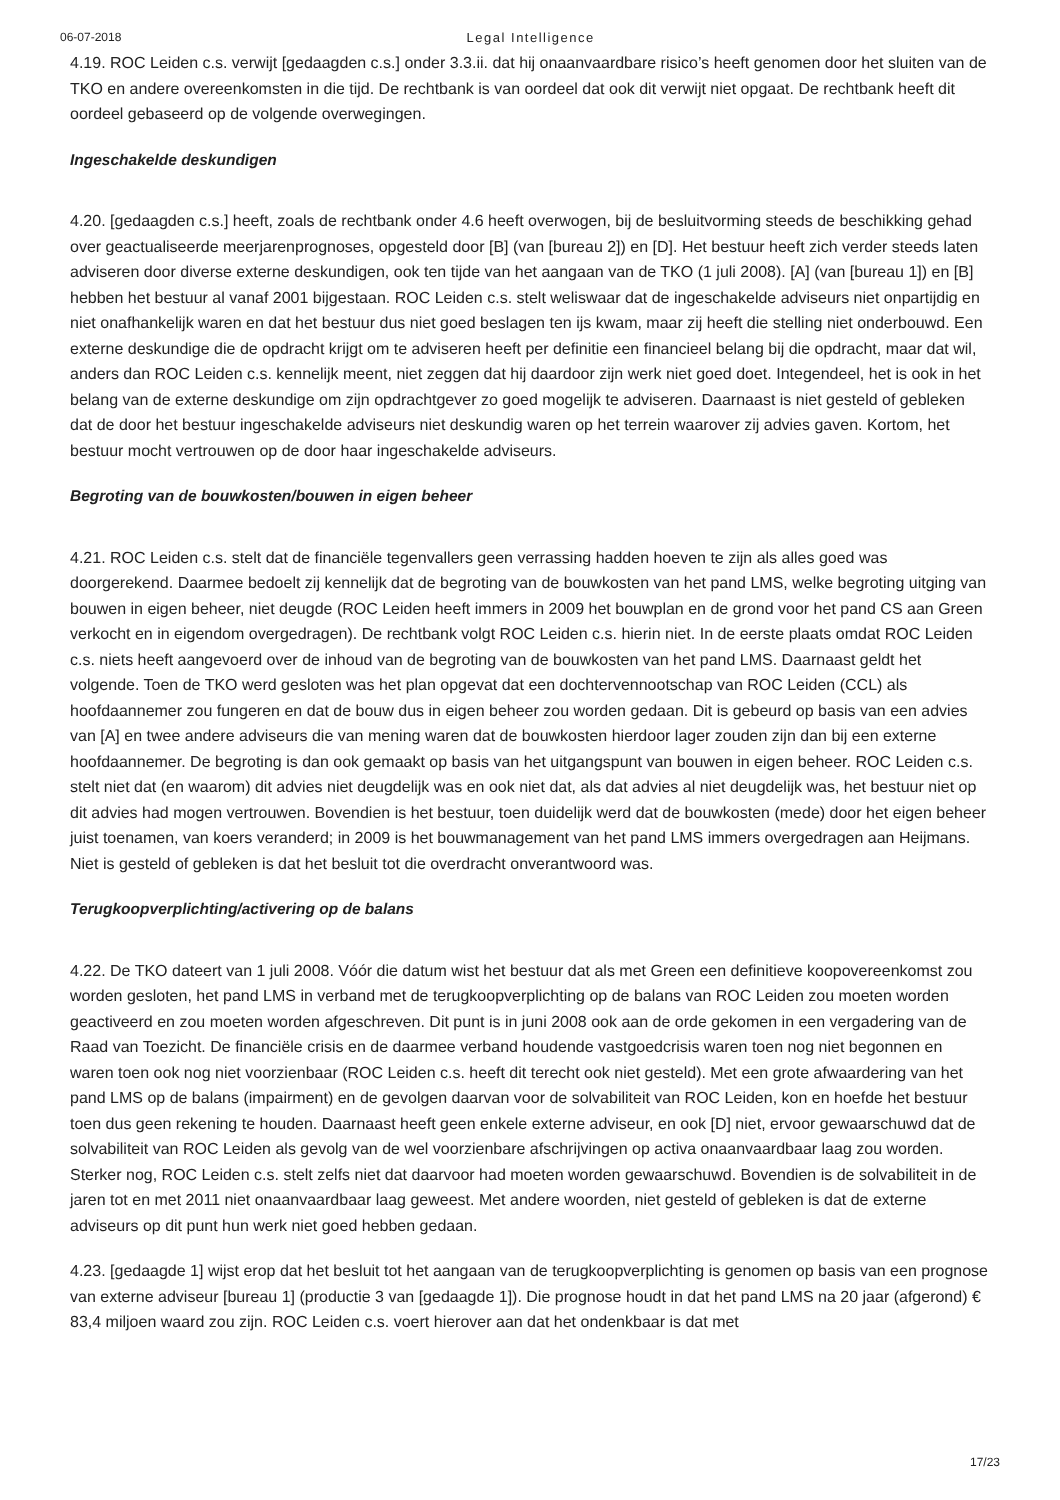06-07-2018 Legal Intelligence
4.19. ROC Leiden c.s. verwijt [gedaagden c.s.] onder 3.3.ii. dat hij onaanvaardbare risico’s heeft genomen door het sluiten van de TKO en andere overeenkomsten in die tijd. De rechtbank is van oordeel dat ook dit verwijt niet opgaat. De rechtbank heeft dit oordeel gebaseerd op de volgende overwegingen.
Ingeschakelde deskundigen
4.20. [gedaagden c.s.] heeft, zoals de rechtbank onder 4.6 heeft overwogen, bij de besluitvorming steeds de beschikking gehad over geactualiseerde meerjarenprognoses, opgesteld door [B] (van [bureau 2]) en [D]. Het bestuur heeft zich verder steeds laten adviseren door diverse externe deskundigen, ook ten tijde van het aangaan van de TKO (1 juli 2008). [A] (van [bureau 1]) en [B] hebben het bestuur al vanaf 2001 bijgestaan. ROC Leiden c.s. stelt weliswaar dat de ingeschakelde adviseurs niet onpartijdig en niet onafhankelijk waren en dat het bestuur dus niet goed beslagen ten ijs kwam, maar zij heeft die stelling niet onderbouwd. Een externe deskundige die de opdracht krijgt om te adviseren heeft per definitie een financieel belang bij die opdracht, maar dat wil, anders dan ROC Leiden c.s. kennelijk meent, niet zeggen dat hij daardoor zijn werk niet goed doet. Integendeel, het is ook in het belang van de externe deskundige om zijn opdrachtgever zo goed mogelijk te adviseren. Daarnaast is niet gesteld of gebleken dat de door het bestuur ingeschakelde adviseurs niet deskundig waren op het terrein waarover zij advies gaven. Kortom, het bestuur mocht vertrouwen op de door haar ingeschakelde adviseurs.
Begroting van de bouwkosten/bouwen in eigen beheer
4.21. ROC Leiden c.s. stelt dat de financiële tegenvallers geen verrassing hadden hoeven te zijn als alles goed was doorgerekend. Daarmee bedoelt zij kennelijk dat de begroting van de bouwkosten van het pand LMS, welke begroting uitging van bouwen in eigen beheer, niet deugde (ROC Leiden heeft immers in 2009 het bouwplan en de grond voor het pand CS aan Green verkocht en in eigendom overgedragen). De rechtbank volgt ROC Leiden c.s. hierin niet. In de eerste plaats omdat ROC Leiden c.s. niets heeft aangevoerd over de inhoud van de begroting van de bouwkosten van het pand LMS. Daarnaast geldt het volgende. Toen de TKO werd gesloten was het plan opgevat dat een dochtervennootschap van ROC Leiden (CCL) als hoofdaannemer zou fungeren en dat de bouw dus in eigen beheer zou worden gedaan. Dit is gebeurd op basis van een advies van [A] en twee andere adviseurs die van mening waren dat de bouwkosten hierdoor lager zouden zijn dan bij een externe hoofdaannemer. De begroting is dan ook gemaakt op basis van het uitgangspunt van bouwen in eigen beheer. ROC Leiden c.s. stelt niet dat (en waarom) dit advies niet deugdelijk was en ook niet dat, als dat advies al niet deugdelijk was, het bestuur niet op dit advies had mogen vertrouwen. Bovendien is het bestuur, toen duidelijk werd dat de bouwkosten (mede) door het eigen beheer juist toenamen, van koers veranderd; in 2009 is het bouwmanagement van het pand LMS immers overgedragen aan Heijmans. Niet is gesteld of gebleken is dat het besluit tot die overdracht onverantwoord was.
Terugkoopverplichting/activering op de balans
4.22. De TKO dateert van 1 juli 2008. Vóór die datum wist het bestuur dat als met Green een definitieve koopovereenkomst zou worden gesloten, het pand LMS in verband met de terugkoopverplichting op de balans van ROC Leiden zou moeten worden geactiveerd en zou moeten worden afgeschreven. Dit punt is in juni 2008 ook aan de orde gekomen in een vergadering van de Raad van Toezicht. De financiële crisis en de daarmee verband houdende vastgoedcrisis waren toen nog niet begonnen en waren toen ook nog niet voorzienbaar (ROC Leiden c.s. heeft dit terecht ook niet gesteld). Met een grote afwaardering van het pand LMS op de balans (impairment) en de gevolgen daarvan voor de solvabiliteit van ROC Leiden, kon en hoefde het bestuur toen dus geen rekening te houden. Daarnaast heeft geen enkele externe adviseur, en ook [D] niet, ervoor gewaarschuwd dat de solvabiliteit van ROC Leiden als gevolg van de wel voorzienbare afschrijvingen op activa onaanvaardbaar laag zou worden. Sterker nog, ROC Leiden c.s. stelt zelfs niet dat daarvoor had moeten worden gewaarschuwd. Bovendien is de solvabiliteit in de jaren tot en met 2011 niet onaanvaardbaar laag geweest. Met andere woorden, niet gesteld of gebleken is dat de externe adviseurs op dit punt hun werk niet goed hebben gedaan.
4.23. [gedaagde 1] wijst erop dat het besluit tot het aangaan van de terugkoopverplichting is genomen op basis van een prognose van externe adviseur [bureau 1] (productie 3 van [gedaagde 1]). Die prognose houdt in dat het pand LMS na 20 jaar (afgerond) € 83,4 miljoen waard zou zijn. ROC Leiden c.s. voert hierover aan dat het ondenkbaar is dat met
17/23